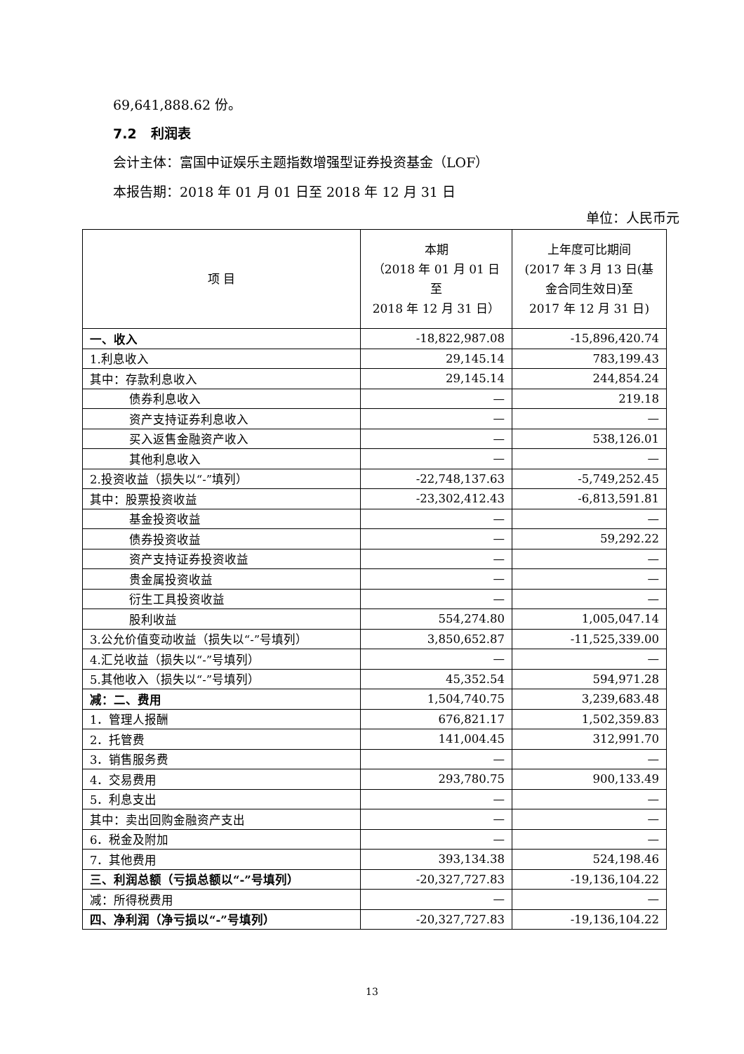69,641,888.62 份。
7.2 利润表
会计主体：富国中证娱乐主题指数增强型证券投资基金（LOF）
本报告期：2018 年 01 月 01 日至 2018 年 12 月 31 日
单位：人民币元
| 项 目 | 本期 （2018 年 01 月 01 日至 2018 年 12 月 31 日） | 上年度可比期间 (2017 年 3 月 13 日(基 金合同生效日)至 2017 年 12 月 31 日) |
| --- | --- | --- |
| 一、收入 | -18,822,987.08 | -15,896,420.74 |
| 1.利息收入 | 29,145.14 | 783,199.43 |
| 其中：存款利息收入 | 29,145.14 | 244,854.24 |
| 债券利息收入 | — | 219.18 |
| 资产支持证券利息收入 | — | — |
| 买入返售金融资产收入 | — | 538,126.01 |
| 其他利息收入 | — | — |
| 2.投资收益（损失以“-”填列） | -22,748,137.63 | -5,749,252.45 |
| 其中：股票投资收益 | -23,302,412.43 | -6,813,591.81 |
| 基金投资收益 | — | — |
| 债券投资收益 | — | 59,292.22 |
| 资产支持证券投资收益 | — | — |
| 贵金属投资收益 | — | — |
| 衍生工具投资收益 | — | — |
| 股利收益 | 554,274.80 | 1,005,047.14 |
| 3.公允价值变动收益（损失以“-”号填列） | 3,850,652.87 | -11,525,339.00 |
| 4.汇兑收益（损失以“-”号填列） | — | — |
| 5.其他收入（损失以“-”号填列） | 45,352.54 | 594,971.28 |
| 减：二、费用 | 1,504,740.75 | 3,239,683.48 |
| 1．管理人报酬 | 676,821.17 | 1,502,359.83 |
| 2．托管费 | 141,004.45 | 312,991.70 |
| 3．销售服务费 | — | — |
| 4．交易费用 | 293,780.75 | 900,133.49 |
| 5．利息支出 | — | — |
| 其中：卖出回购金融资产支出 | — | — |
| 6．税金及附加 | — | — |
| 7．其他费用 | 393,134.38 | 524,198.46 |
| 三、利润总额（亏损总额以“-”号填列） | -20,327,727.83 | -19,136,104.22 |
| 减：所得税费用 | — | — |
| 四、净利润（净亏损以“-”号填列） | -20,327,727.83 | -19,136,104.22 |
13